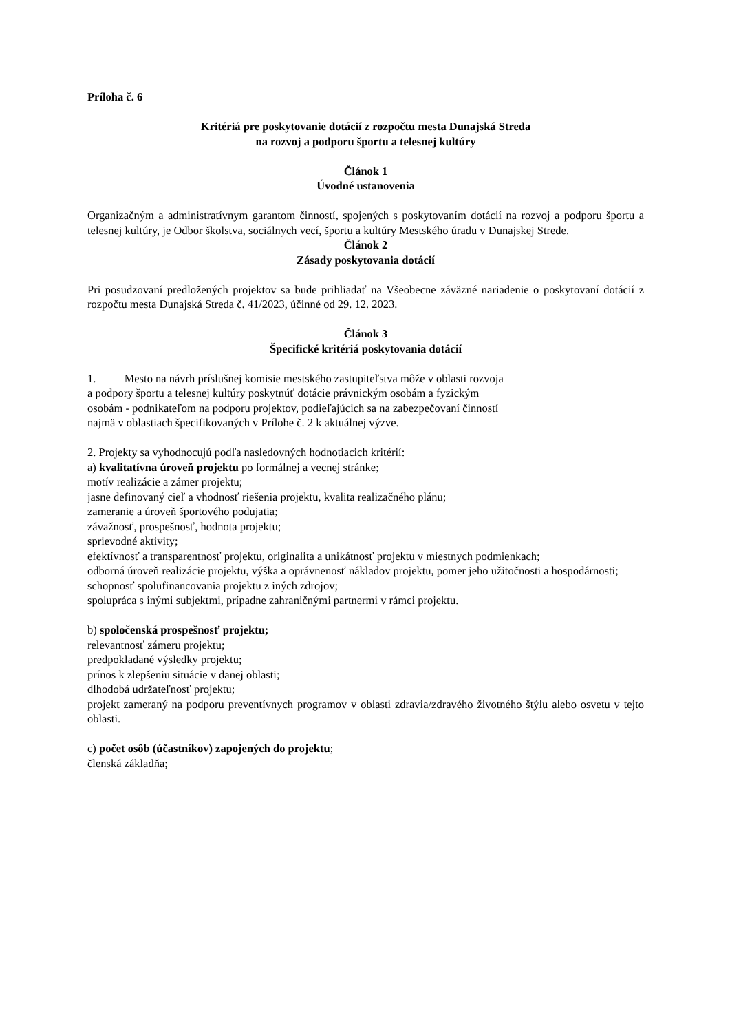Príloha č. 6
Kritériá pre poskytovanie dotácií z rozpočtu mesta Dunajská Streda
na rozvoj a podporu športu a telesnej kultúry
Článok 1
Úvodné ustanovenia
Organizačným a administratívnym garantom činností, spojených s poskytovaním dotácií na rozvoj a podporu športu a telesnej kultúry, je Odbor školstva, sociálnych vecí, športu a kultúry Mestského úradu v Dunajskej Strede.
Článok 2
Zásady poskytovania dotácií
Pri posudzovaní predložených projektov sa bude prihliadať na Všeobecne záväzné nariadenie o poskytovaní dotácií z rozpočtu mesta Dunajská Streda č. 41/2023, účinné od 29. 12. 2023.
Článok 3
Špecifické kritériá poskytovania dotácií
1. Mesto na návrh príslušnej komisie mestského zastupiteľstva môže v oblasti rozvoja
a podpory športu a telesnej kultúry poskytnúť dotácie právnickým osobám a fyzickým
osobám - podnikateľom na podporu projektov, podieľajúcich sa na zabezpečovaní činností
najmä v oblastiach špecifikovaných v Prílohe č. 2 k aktuálnej výzve.
2. Projekty sa vyhodnocujú podľa nasledovných hodnotiacich kritérií:
a) kvalitatívna úroveň projektu po formálnej a vecnej stránke;
motív realizácie a zámer projektu;
jasne definovaný cieľ a vhodnosť riešenia projektu, kvalita realizačného plánu;
zameranie a úroveň športového podujatia;
závažnosť, prospešnosť, hodnota projektu;
sprievodné aktivity;
efektívnosť a transparentnosť projektu, originalita a unikátnosť projektu v miestnych podmienkach;
odborná úroveň realizácie projektu, výška a oprávnenosť nákladov projektu, pomer jeho užitočnosti a hospodárnosti;
schopnosť spolufinancovania projektu z iných zdrojov;
spolupráca s inými subjektmi, prípadne zahraničnými partnermi v rámci projektu.
b) spoločenská prospešnosť projektu;
relevantnosť zámeru projektu;
predpokladané výsledky projektu;
prínos k zlepšeniu situácie v danej oblasti;
dlhodobá udržateľnosť projektu;
projekt zameraný na podporu preventívnych programov v oblasti zdravia/zdravého životného štýlu alebo osvetu v tejto oblasti.
c) počet osôb (účastníkov) zapojených do projektu;
členská základňa;